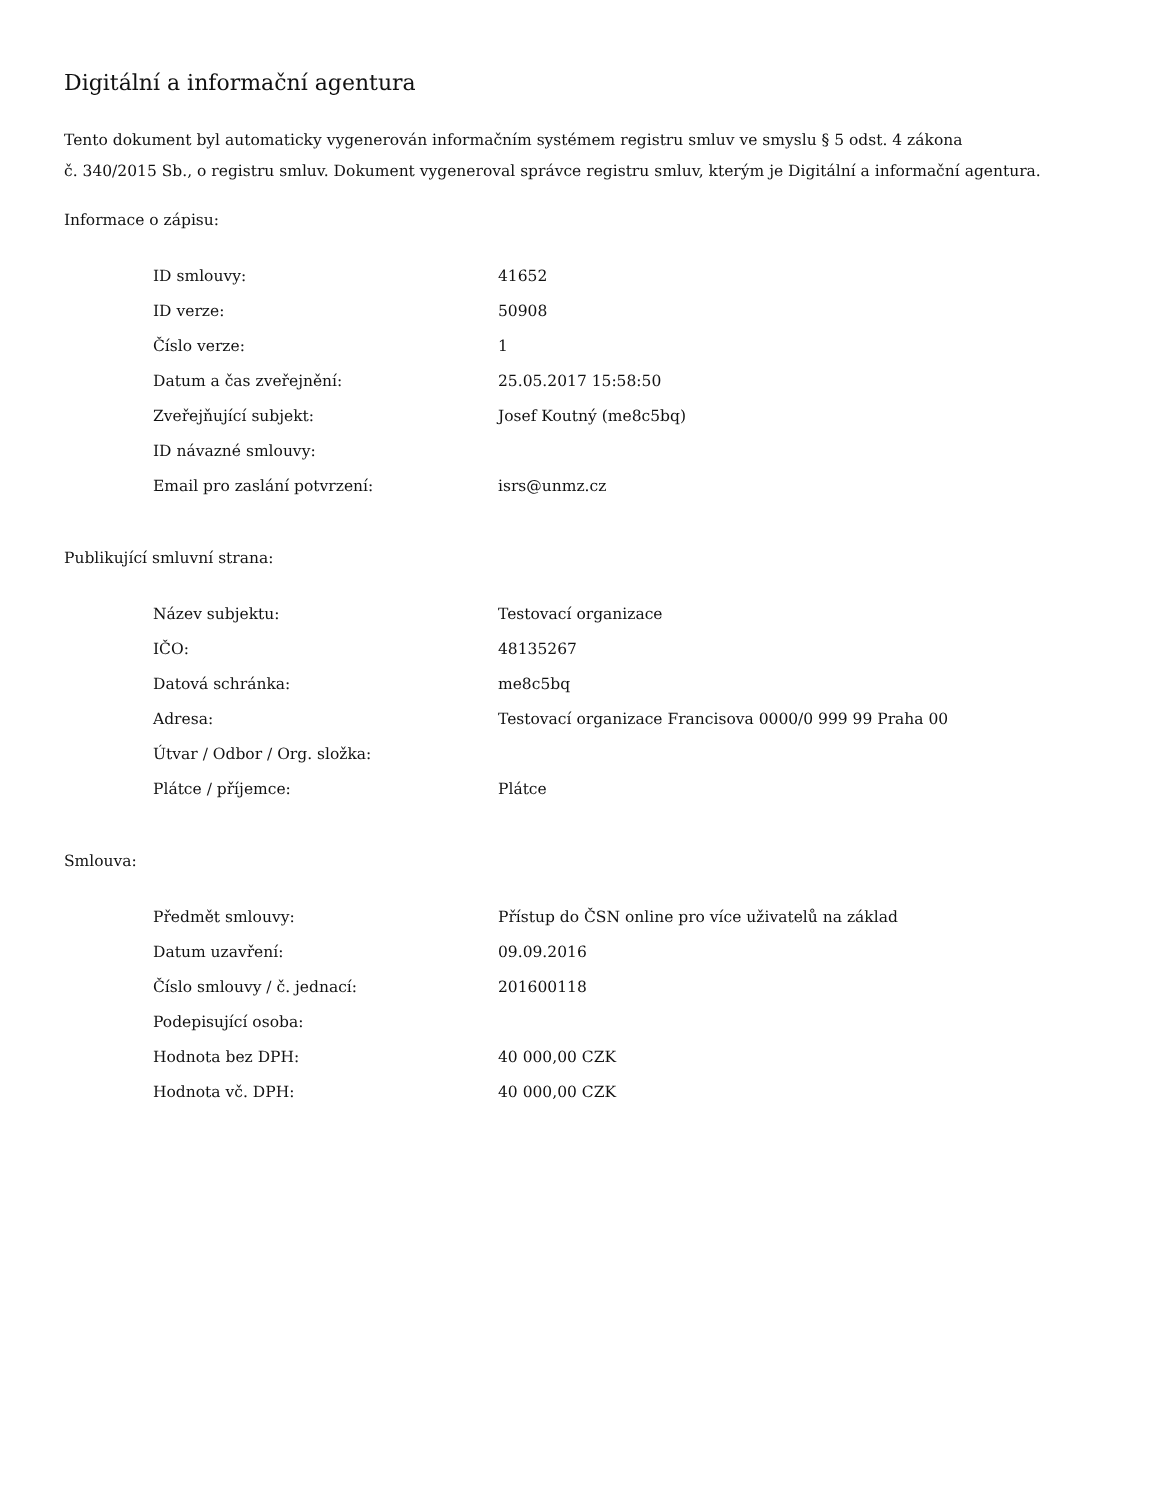Digitální a informační agentura
Tento dokument byl automaticky vygenerován informačním systémem registru smluv ve smyslu § 5 odst. 4 zákona
č. 340/2015 Sb., o registru smluv. Dokument vygeneroval správce registru smluv, kterým je Digitální a informační agentura.
Informace o zápisu:
| ID smlouvy: | 41652 |
| ID verze: | 50908 |
| Číslo verze: | 1 |
| Datum a čas zveřejnění: | 25.05.2017 15:58:50 |
| Zveřejňující subjekt: | Josef Koutný (me8c5bq) |
| ID návazné smlouvy: | |
| Email pro zaslání potvrzení: | isrs@unmz.cz |
Publikující smluvní strana:
| Název subjektu: | Testovací organizace |
| IČO: | 48135267 |
| Datová schránka: | me8c5bq |
| Adresa: | Testovací organizace Francisova 0000/0 999 99 Praha 00 |
| Útvar / Odbor / Org. složka: | |
| Plátce / příjemce: | Plátce |
Smlouva:
| Předmět smlouvy: | Přístup do ČSN online pro více uživatelů na základ |
| Datum uzavření: | 09.09.2016 |
| Číslo smlouvy / č. jednací: | 201600118 |
| Podepisující osoba: | |
| Hodnota bez DPH: | 40 000,00 CZK |
| Hodnota vč. DPH: | 40 000,00 CZK |